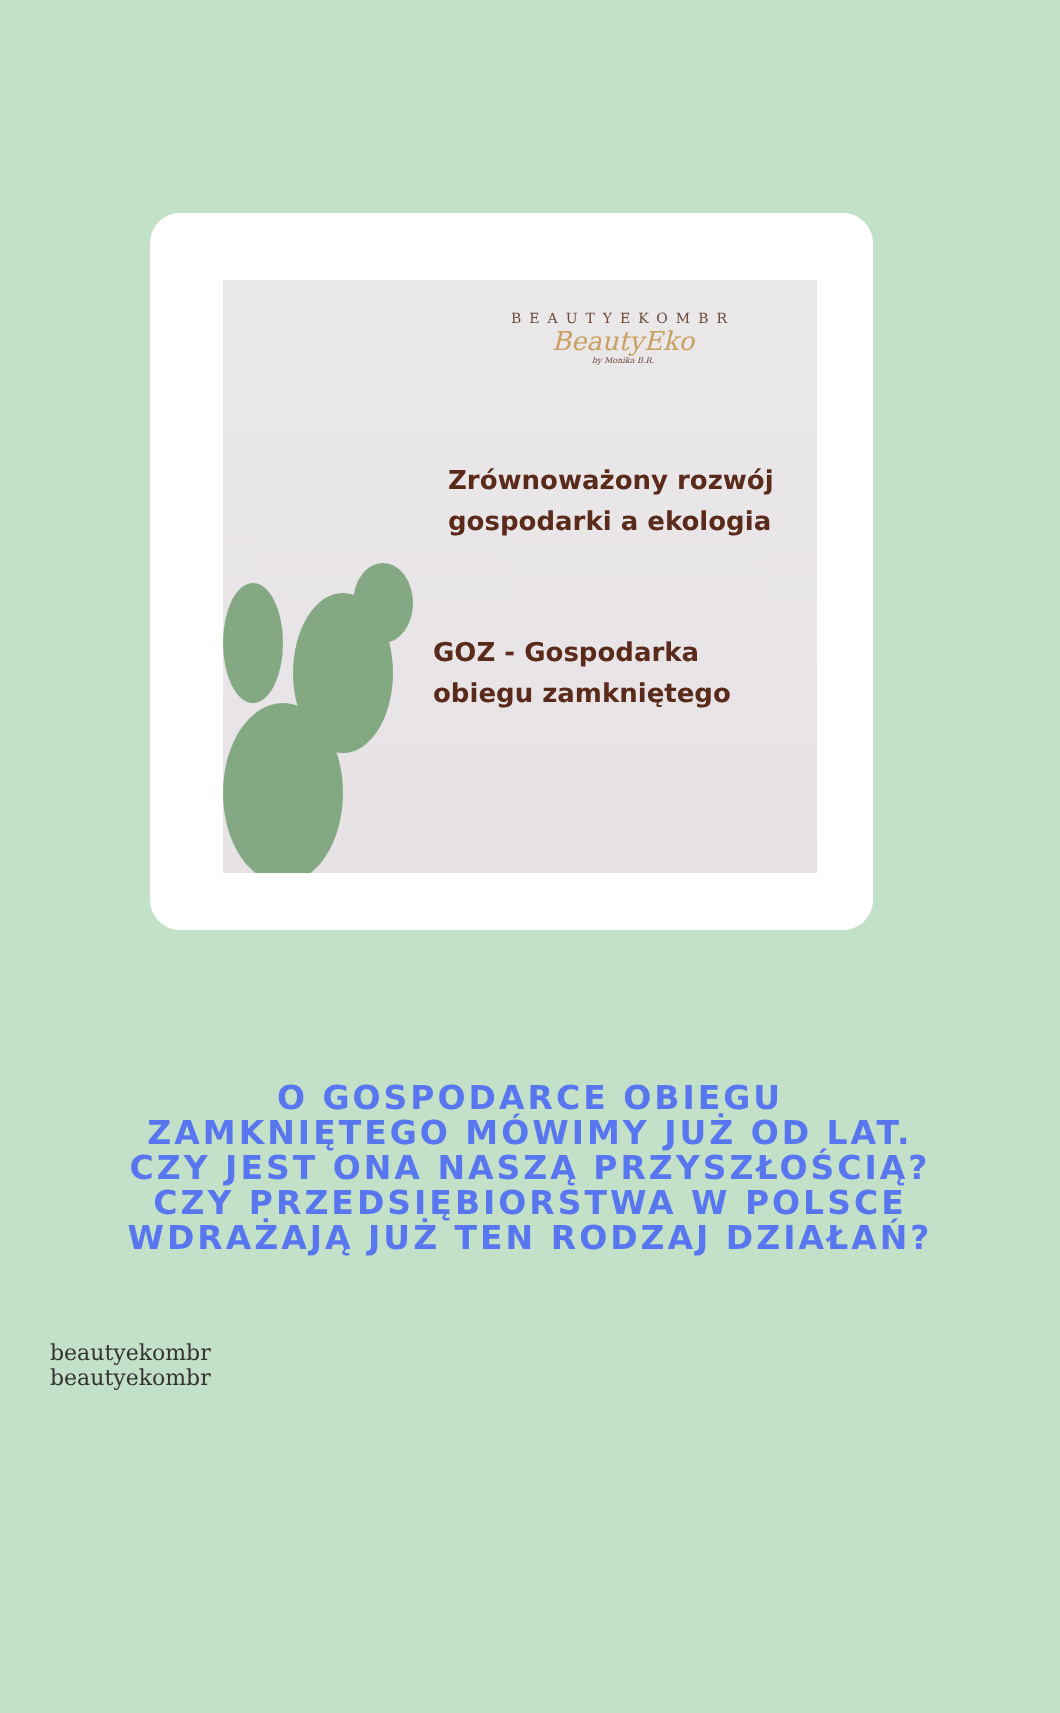BEAUTYEKOMBR
BeautyEko
by Monika B.R.
Zrównoważony rozwój
gospodarki a ekologia
GOZ - Gospodarka
obiegu zamkniętego
O GOSPODARCE OBIEGU ZAMKNIĘTEGO MÓWIMY JUŻ OD LAT. CZY JEST ONA NASZĄ PRZYSZŁOŚCIĄ? CZY PRZEDSIĘBIORSTWA W POLSCE WDRAŻAJĄ JUŻ TEN RODZAJ DZIAŁAŃ?
beautyekombr beautyekombr